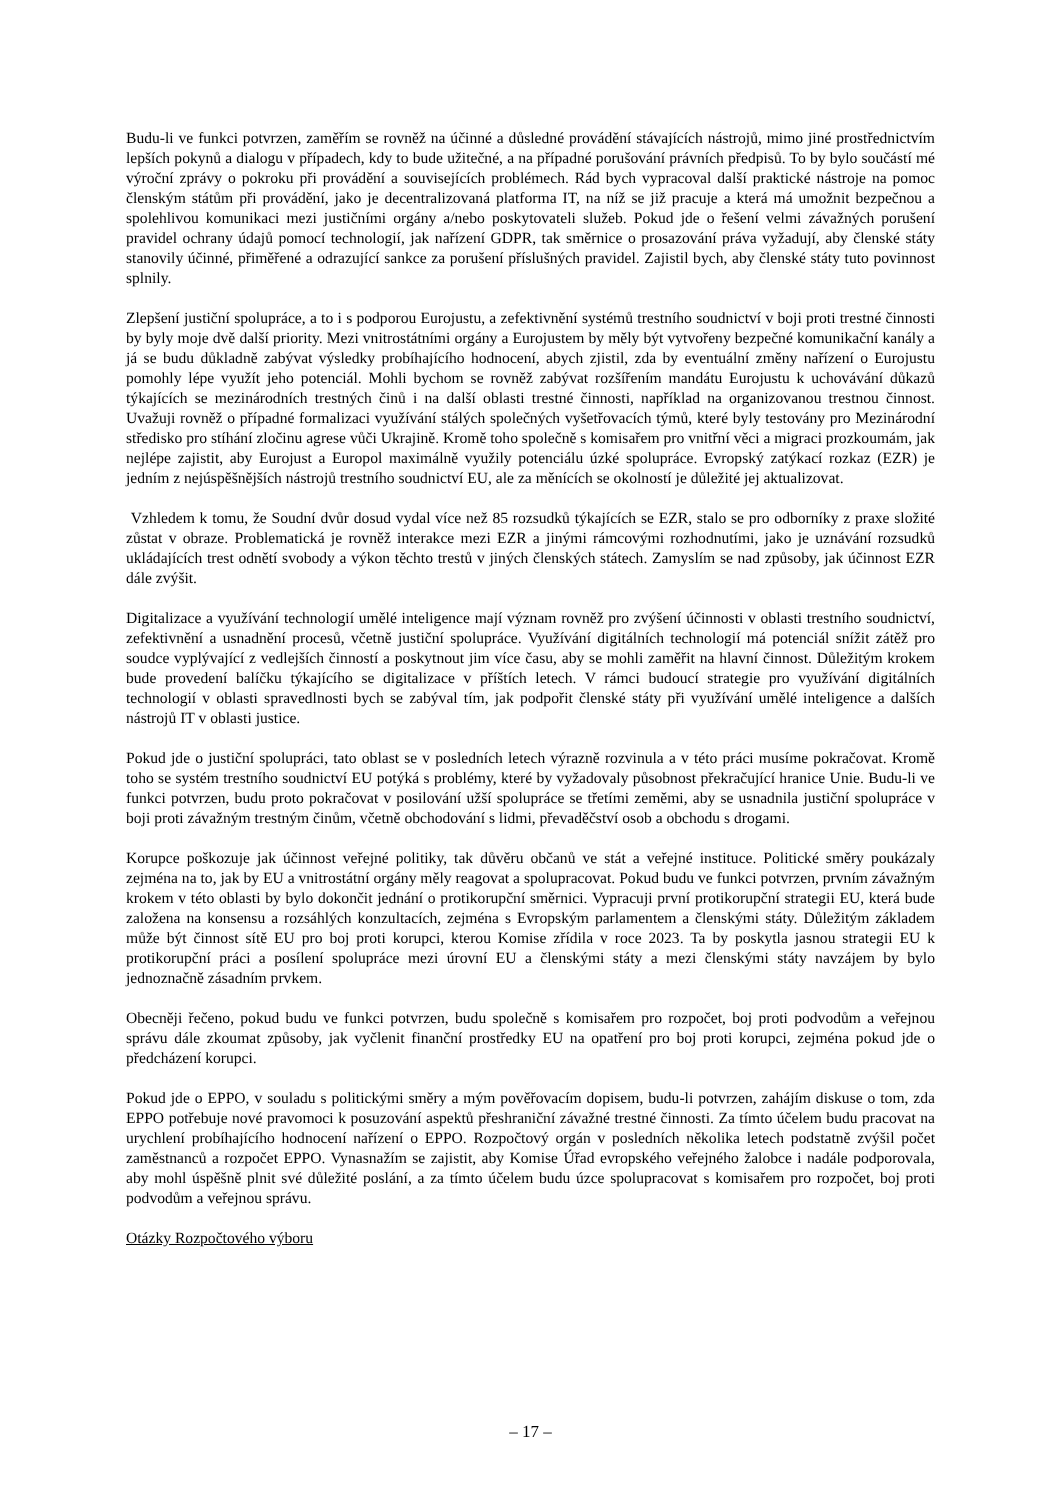Budu-li ve funkci potvrzen, zaměřím se rovněž na účinné a důsledné provádění stávajících nástrojů, mimo jiné prostřednictvím lepších pokynů a dialogu v případech, kdy to bude užitečné, a na případné porušování právních předpisů. To by bylo součástí mé výroční zprávy o pokroku při provádění a souvisejících problémech. Rád bych vypracoval další praktické nástroje na pomoc členským státům při provádění, jako je decentralizovaná platforma IT, na níž se již pracuje a která má umožnit bezpečnou a spolehlivou komunikaci mezi justičními orgány a/nebo poskytovateli služeb. Pokud jde o řešení velmi závažných porušení pravidel ochrany údajů pomocí technologií, jak nařízení GDPR, tak směrnice o prosazování práva vyžadují, aby členské státy stanovily účinné, přiměřené a odrazující sankce za porušení příslušných pravidel. Zajistil bych, aby členské státy tuto povinnost splnily.
Zlepšení justiční spolupráce, a to i s podporou Eurojustu, a zefektivnění systémů trestního soudnictví v boji proti trestné činnosti by byly moje dvě další priority. Mezi vnitrostátními orgány a Eurojustem by měly být vytvořeny bezpečné komunikační kanály a já se budu důkladně zabývat výsledky probíhajícího hodnocení, abych zjistil, zda by eventuální změny nařízení o Eurojustu pomohly lépe využít jeho potenciál. Mohli bychom se rovněž zabývat rozšířením mandátu Eurojustu k uchovávání důkazů týkajících se mezinárodních trestných činů i na další oblasti trestné činnosti, například na organizovanou trestnou činnost. Uvažuji rovněž o případné formalizaci využívání stálých společných vyšetřovacích týmů, které byly testovány pro Mezinárodní středisko pro stíhání zločinu agrese vůči Ukrajině. Kromě toho společně s komisařem pro vnitřní věci a migraci prozkoumám, jak nejlépe zajistit, aby Eurojust a Europol maximálně využily potenciálu úzké spolupráce. Evropský zatýkací rozkaz (EZR) je jedním z nejúspěšnějších nástrojů trestního soudnictví EU, ale za měnících se okolností je důležité jej aktualizovat.
Vzhledem k tomu, že Soudní dvůr dosud vydal více než 85 rozsudků týkajících se EZR, stalo se pro odborníky z praxe složité zůstat v obraze. Problematická je rovněž interakce mezi EZR a jinými rámcovými rozhodnutími, jako je uznávání rozsudků ukládajících trest odnětí svobody a výkon těchto trestů v jiných členských státech. Zamyslím se nad způsoby, jak účinnost EZR dále zvýšit.
Digitalizace a využívání technologií umělé inteligence mají význam rovněž pro zvýšení účinnosti v oblasti trestního soudnictví, zefektivnění a usnadnění procesů, včetně justiční spolupráce. Využívání digitálních technologií má potenciál snížit zátěž pro soudce vyplývající z vedlejších činností a poskytnout jim více času, aby se mohli zaměřit na hlavní činnost. Důležitým krokem bude provedení balíčku týkajícího se digitalizace v příštích letech. V rámci budoucí strategie pro využívání digitálních technologií v oblasti spravedlnosti bych se zabýval tím, jak podpořit členské státy při využívání umělé inteligence a dalších nástrojů IT v oblasti justice.
Pokud jde o justiční spolupráci, tato oblast se v posledních letech výrazně rozvinula a v této práci musíme pokračovat. Kromě toho se systém trestního soudnictví EU potýká s problémy, které by vyžadovaly působnost překračující hranice Unie. Budu-li ve funkci potvrzen, budu proto pokračovat v posilování užší spolupráce se třetími zeměmi, aby se usnadnila justiční spolupráce v boji proti závažným trestným činům, včetně obchodování s lidmi, převaděčství osob a obchodu s drogami.
Korupce poškozuje jak účinnost veřejné politiky, tak důvěru občanů ve stát a veřejné instituce. Politické směry poukázaly zejména na to, jak by EU a vnitrostátní orgány měly reagovat a spolupracovat. Pokud budu ve funkci potvrzen, prvním závažným krokem v této oblasti by bylo dokončit jednání o protikorupční směrnici. Vypracuji první protikorupční strategii EU, která bude založena na konsensu a rozsáhlých konzultacích, zejména s Evropským parlamentem a členskými státy. Důležitým základem může být činnost sítě EU pro boj proti korupci, kterou Komise zřídila v roce 2023. Ta by poskytla jasnou strategii EU k protikorupční práci a posílení spolupráce mezi úrovní EU a členskými státy a mezi členskými státy navzájem by bylo jednoznačně zásadním prvkem.
Obecněji řečeno, pokud budu ve funkci potvrzen, budu společně s komisařem pro rozpočet, boj proti podvodům a veřejnou správu dále zkoumat způsoby, jak vyčlenit finanční prostředky EU na opatření pro boj proti korupci, zejména pokud jde o předcházení korupci.
Pokud jde o EPPO, v souladu s politickými směry a mým pověřovacím dopisem, budu-li potvrzen, zahájím diskuse o tom, zda EPPO potřebuje nové pravomoci k posuzování aspektů přeshraniční závažné trestné činnosti. Za tímto účelem budu pracovat na urychlení probíhajícího hodnocení nařízení o EPPO. Rozpočtový orgán v posledních několika letech podstatně zvýšil počet zaměstnanců a rozpočet EPPO. Vynasnažím se zajistit, aby Komise Úřad evropského veřejného žalobce i nadále podporovala, aby mohl úspěšně plnit své důležité poslání, a za tímto účelem budu úzce spolupracovat s komisařem pro rozpočet, boj proti podvodům a veřejnou správu.
Otázky Rozpočtového výboru
– 17 –